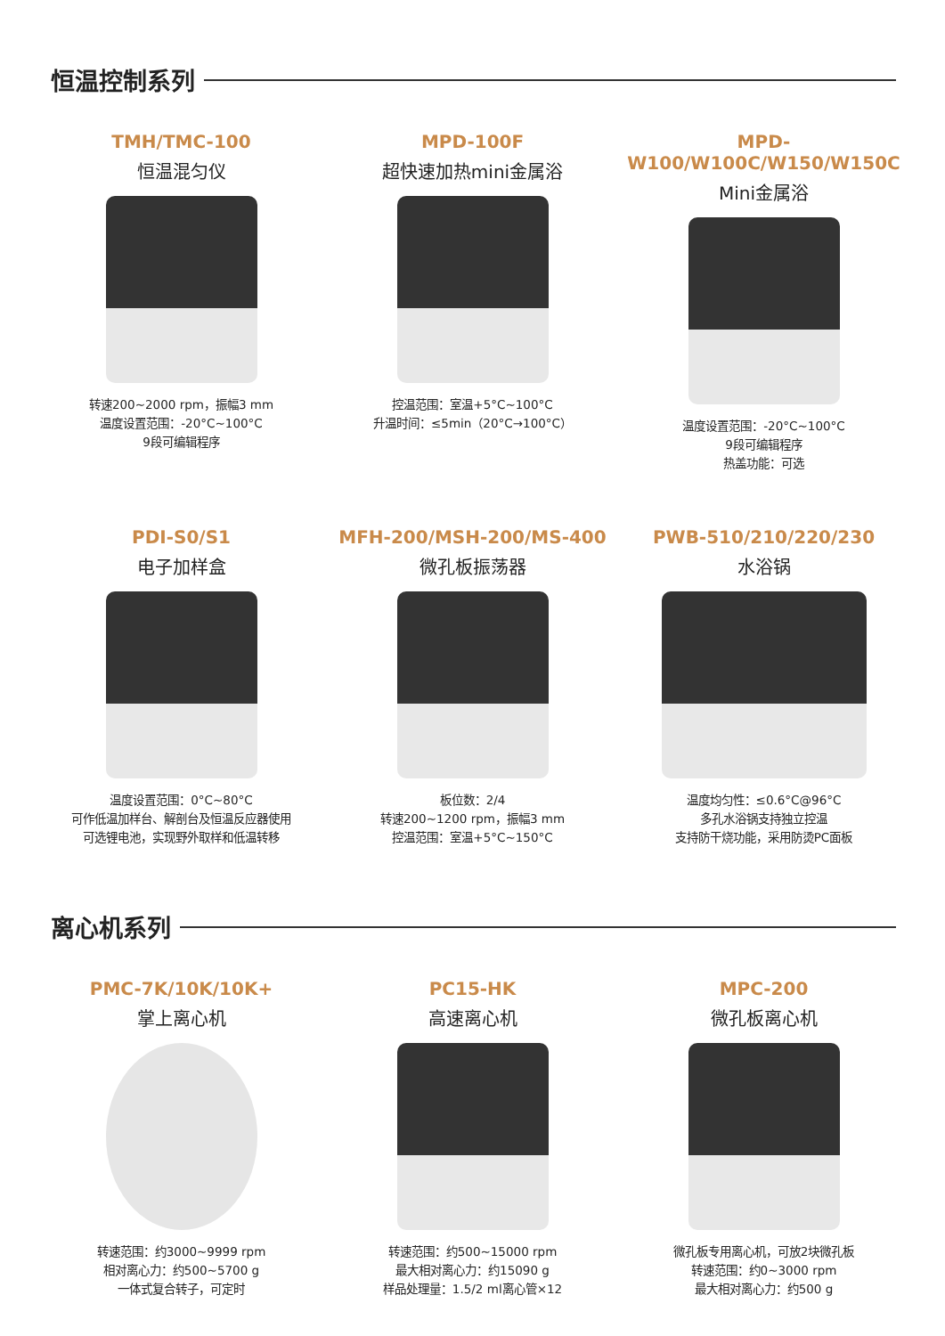恒温控制系列
TMH/TMC-100
恒温混匀仪
转速200~2000 rpm，振幅3 mm
温度设置范围：-20°C~100°C
9段可编辑程序
MPD-100F
超快速加热mini金属浴
控温范围：室温+5°C~100°C
升温时间：≤5min（20°C→100°C）
MPD-W100/W100C/W150/W150C
Mini金属浴
温度设置范围：-20°C~100°C
9段可编辑程序
热盖功能：可选
PDI-S0/S1
电子加样盒
温度设置范围：0°C~80°C
可作低温加样台、解剖台及恒温反应器使用
可选锂电池，实现野外取样和低温转移
MFH-200/MSH-200/MS-400
微孔板振荡器
板位数：2/4
转速200~1200 rpm，振幅3 mm
控温范围：室温+5°C~150°C
PWB-510/210/220/230
水浴锅
温度均匀性：≤0.6°C@96°C
多孔水浴锅支持独立控温
支持防干烧功能，采用防烫PC面板
离心机系列
PMC-7K/10K/10K+
掌上离心机
转速范围：约3000~9999 rpm
相对离心力：约500~5700 g
一体式复合转子，可定时
PC15-HK
高速离心机
转速范围：约500~15000 rpm
最大相对离心力：约15090 g
样品处理量：1.5/2 ml离心管×12
MPC-200
微孔板离心机
微孔板专用离心机，可放2块微孔板
转速范围：约0~3000 rpm
最大相对离心力：约500 g